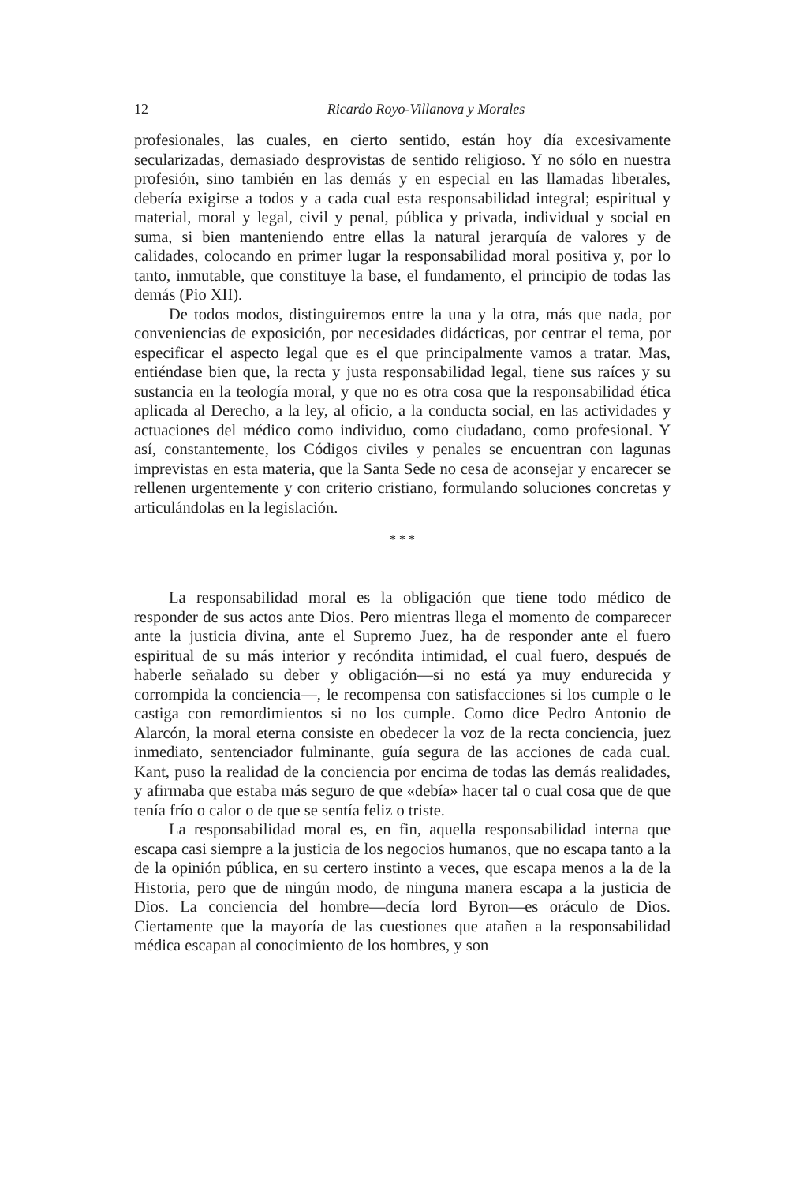12 Ricardo Royo-Villanova y Morales
profesionales, las cuales, en cierto sentido, están hoy día excesivamente secularizadas, demasiado desprovistas de sentido religioso. Y no sólo en nuestra profesión, sino también en las demás y en especial en las llamadas liberales, debería exigirse a todos y a cada cual esta responsabilidad integral; espiritual y material, moral y legal, civil y penal, pública y privada, individual y social en suma, si bien manteniendo entre ellas la natural jerarquía de valores y de calidades, colocando en primer lugar la responsabilidad moral positiva y, por lo tanto, inmutable, que constituye la base, el fundamento, el principio de todas las demás (Pio XII).
De todos modos, distinguiremos entre la una y la otra, más que nada, por conveniencias de exposición, por necesidades didácticas, por centrar el tema, por especificar el aspecto legal que es el que principalmente vamos a tratar. Mas, entiéndase bien que, la recta y justa responsabilidad legal, tiene sus raíces y su sustancia en la teología moral, y que no es otra cosa que la responsabilidad ética aplicada al Derecho, a la ley, al oficio, a la conducta social, en las actividades y actuaciones del médico como individuo, como ciudadano, como profesional. Y así, constantemente, los Códigos civiles y penales se encuentran con lagunas imprevistas en esta materia, que la Santa Sede no cesa de aconsejar y encarecer se rellenen urgentemente y con criterio cristiano, formulando soluciones concretas y articulándolas en la legislación.
* * *
La responsabilidad moral es la obligación que tiene todo médico de responder de sus actos ante Dios. Pero mientras llega el momento de comparecer ante la justicia divina, ante el Supremo Juez, ha de responder ante el fuero espiritual de su más interior y recóndita intimidad, el cual fuero, después de haberle señalado su deber y obligación—si no está ya muy endurecida y corrompida la conciencia—, le recompensa con satisfacciones si los cumple o le castiga con remordimientos si no los cumple. Como dice Pedro Antonio de Alarcón, la moral eterna consiste en obedecer la voz de la recta conciencia, juez inmediato, sentenciador fulminante, guía segura de las acciones de cada cual. Kant, puso la realidad de la conciencia por encima de todas las demás realidades, y afirmaba que estaba más seguro de que «debía» hacer tal o cual cosa que de que tenía frío o calor o de que se sentía feliz o triste.
La responsabilidad moral es, en fin, aquella responsabilidad interna que escapa casi siempre a la justicia de los negocios humanos, que no escapa tanto a la de la opinión pública, en su certero instinto a veces, que escapa menos a la de la Historia, pero que de ningún modo, de ninguna manera escapa a la justicia de Dios. La conciencia del hombre—decía lord Byron—es oráculo de Dios. Ciertamente que la mayoría de las cuestiones que atañen a la responsabilidad médica escapan al conocimiento de los hombres, y son